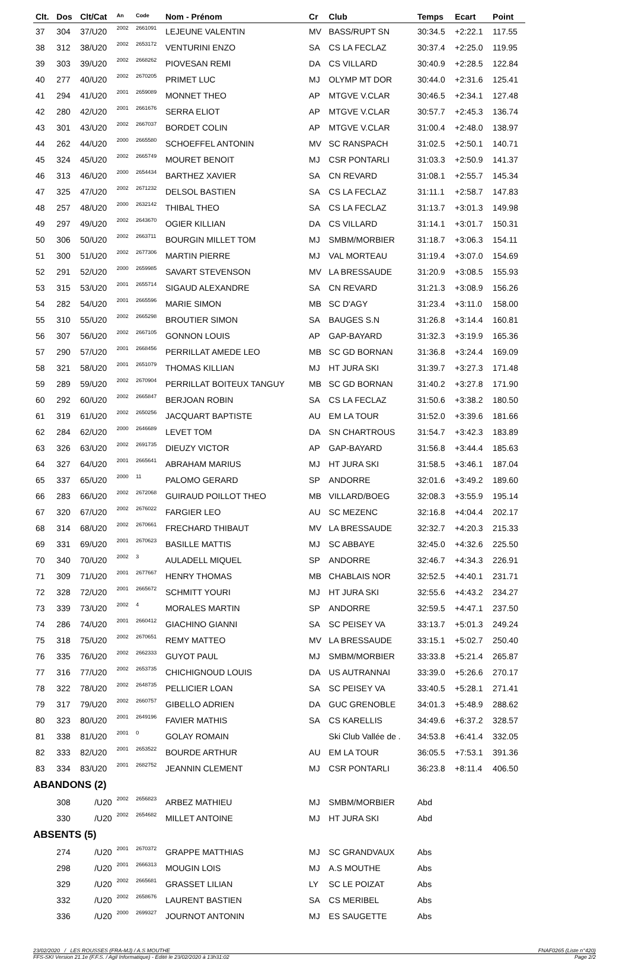| Clt. | Dos | Clt/Cat | An | Code | Nom - Prénom | Cr | Club | Temps | Ecart | Point |
| --- | --- | --- | --- | --- | --- | --- | --- | --- | --- | --- |
| 37 | 304 | 37/U20 | 2002 | 2661091 | LEJEUNE VALENTIN | MV | BASS/RUPT SN | 30:34.5 | +2:22.1 | 117.55 |
| 38 | 312 | 38/U20 | 2002 | 2653172 | VENTURINI ENZO | SA | CS LA FECLAZ | 30:37.4 | +2:25.0 | 119.95 |
| 39 | 303 | 39/U20 | 2002 | 2668262 | PIOVESAN REMI | DA | CS VILLARD | 30:40.9 | +2:28.5 | 122.84 |
| 40 | 277 | 40/U20 | 2002 | 2670205 | PRIMET LUC | MJ | OLYMP MT DOR | 30:44.0 | +2:31.6 | 125.41 |
| 41 | 294 | 41/U20 | 2001 | 2659089 | MONNET THEO | AP | MTGVE V.CLAR | 30:46.5 | +2:34.1 | 127.48 |
| 42 | 280 | 42/U20 | 2001 | 2661676 | SERRA ELIOT | AP | MTGVE V.CLAR | 30:57.7 | +2:45.3 | 136.74 |
| 43 | 301 | 43/U20 | 2002 | 2667037 | BORDET COLIN | AP | MTGVE V.CLAR | 31:00.4 | +2:48.0 | 138.97 |
| 44 | 262 | 44/U20 | 2000 | 2665580 | SCHOEFFEL ANTONIN | MV | SC RANSPACH | 31:02.5 | +2:50.1 | 140.71 |
| 45 | 324 | 45/U20 | 2002 | 2665749 | MOURET BENOIT | MJ | CSR PONTARLI | 31:03.3 | +2:50.9 | 141.37 |
| 46 | 313 | 46/U20 | 2000 | 2654434 | BARTHEZ XAVIER | SA | CN REVARD | 31:08.1 | +2:55.7 | 145.34 |
| 47 | 325 | 47/U20 | 2002 | 2671232 | DELSOL BASTIEN | SA | CS LA FECLAZ | 31:11.1 | +2:58.7 | 147.83 |
| 48 | 257 | 48/U20 | 2000 | 2632142 | THIBAL THEO | SA | CS LA FECLAZ | 31:13.7 | +3:01.3 | 149.98 |
| 49 | 297 | 49/U20 | 2002 | 2643670 | OGIER KILLIAN | DA | CS VILLARD | 31:14.1 | +3:01.7 | 150.31 |
| 50 | 306 | 50/U20 | 2002 | 2663711 | BOURGIN MILLET TOM | MJ | SMBM/MORBIER | 31:18.7 | +3:06.3 | 154.11 |
| 51 | 300 | 51/U20 | 2002 | 2677306 | MARTIN PIERRE | MJ | VAL MORTEAU | 31:19.4 | +3:07.0 | 154.69 |
| 52 | 291 | 52/U20 | 2000 | 2659985 | SAVART STEVENSON | MV | LA BRESSAUDE | 31:20.9 | +3:08.5 | 155.93 |
| 53 | 315 | 53/U20 | 2001 | 2655714 | SIGAUD ALEXANDRE | SA | CN REVARD | 31:21.3 | +3:08.9 | 156.26 |
| 54 | 282 | 54/U20 | 2001 | 2665596 | MARIE SIMON | MB | SC D'AGY | 31:23.4 | +3:11.0 | 158.00 |
| 55 | 310 | 55/U20 | 2002 | 2665298 | BROUTIER SIMON | SA | BAUGES S.N | 31:26.8 | +3:14.4 | 160.81 |
| 56 | 307 | 56/U20 | 2002 | 2667105 | GONNON LOUIS | AP | GAP-BAYARD | 31:32.3 | +3:19.9 | 165.36 |
| 57 | 290 | 57/U20 | 2001 | 2668456 | PERRILLAT AMEDE LEO | MB | SC GD BORNAN | 31:36.8 | +3:24.4 | 169.09 |
| 58 | 321 | 58/U20 | 2001 | 2651079 | THOMAS KILLIAN | MJ | HT JURA SKI | 31:39.7 | +3:27.3 | 171.48 |
| 59 | 289 | 59/U20 | 2002 | 2670904 | PERRILLAT BOITEUX TANGUY | MB | SC GD BORNAN | 31:40.2 | +3:27.8 | 171.90 |
| 60 | 292 | 60/U20 | 2002 | 2665847 | BERJOAN ROBIN | SA | CS LA FECLAZ | 31:50.6 | +3:38.2 | 180.50 |
| 61 | 319 | 61/U20 | 2002 | 2650256 | JACQUART BAPTISTE | AU | EM LA TOUR | 31:52.0 | +3:39.6 | 181.66 |
| 62 | 284 | 62/U20 | 2000 | 2646689 | LEVET TOM | DA | SN CHARTROUS | 31:54.7 | +3:42.3 | 183.89 |
| 63 | 326 | 63/U20 | 2002 | 2691735 | DIEUZY VICTOR | AP | GAP-BAYARD | 31:56.8 | +3:44.4 | 185.63 |
| 64 | 327 | 64/U20 | 2001 | 2665641 | ABRAHAM MARIUS | MJ | HT JURA SKI | 31:58.5 | +3:46.1 | 187.04 |
| 65 | 337 | 65/U20 | 2000 | 11 | PALOMO GERARD | SP | ANDORRE | 32:01.6 | +3:49.2 | 189.60 |
| 66 | 283 | 66/U20 | 2002 | 2672068 | GUIRAUD POILLOT THEO | MB | VILLARD/BOEG | 32:08.3 | +3:55.9 | 195.14 |
| 67 | 320 | 67/U20 | 2002 | 2676022 | FARGIER LEO | AU | SC MEZENC | 32:16.8 | +4:04.4 | 202.17 |
| 68 | 314 | 68/U20 | 2002 | 2670661 | FRECHARD THIBAUT | MV | LA BRESSAUDE | 32:32.7 | +4:20.3 | 215.33 |
| 69 | 331 | 69/U20 | 2001 | 2670623 | BASILLE MATTIS | MJ | SC ABBAYE | 32:45.0 | +4:32.6 | 225.50 |
| 70 | 340 | 70/U20 | 2002 | 3 | AULADELL MIQUEL | SP | ANDORRE | 32:46.7 | +4:34.3 | 226.91 |
| 71 | 309 | 71/U20 | 2001 | 2677667 | HENRY THOMAS | MB | CHABLAIS NOR | 32:52.5 | +4:40.1 | 231.71 |
| 72 | 328 | 72/U20 | 2001 | 2665672 | SCHMITT YOURI | MJ | HT JURA SKI | 32:55.6 | +4:43.2 | 234.27 |
| 73 | 339 | 73/U20 | 2002 | 4 | MORALES MARTIN | SP | ANDORRE | 32:59.5 | +4:47.1 | 237.50 |
| 74 | 286 | 74/U20 | 2001 | 2660412 | GIACHINO GIANNI | SA | SC PEISEY VA | 33:13.7 | +5:01.3 | 249.24 |
| 75 | 318 | 75/U20 | 2002 | 2670651 | REMY MATTEO | MV | LA BRESSAUDE | 33:15.1 | +5:02.7 | 250.40 |
| 76 | 335 | 76/U20 | 2002 | 2662333 | GUYOT PAUL | MJ | SMBM/MORBIER | 33:33.8 | +5:21.4 | 265.87 |
| 77 | 316 | 77/U20 | 2002 | 2653735 | CHICHIGNOUD LOUIS | DA | US AUTRANNAI | 33:39.0 | +5:26.6 | 270.17 |
| 78 | 322 | 78/U20 | 2002 | 2648735 | PELLICIER LOAN | SA | SC PEISEY VA | 33:40.5 | +5:28.1 | 271.41 |
| 79 | 317 | 79/U20 | 2002 | 2660757 | GIBELLO ADRIEN | DA | GUC GRENOBLE | 34:01.3 | +5:48.9 | 288.62 |
| 80 | 323 | 80/U20 | 2001 | 2649196 | FAVIER MATHIS | SA | CS KARELLIS | 34:49.6 | +6:37.2 | 328.57 |
| 81 | 338 | 81/U20 | 2001 | 0 | GOLAY ROMAIN | | Ski Club Vallée de . | 34:53.8 | +6:41.4 | 332.05 |
| 82 | 333 | 82/U20 | 2001 | 2653522 | BOURDE ARTHUR | AU | EM LA TOUR | 36:05.5 | +7:53.1 | 391.36 |
| 83 | 334 | 83/U20 | 2001 | 2682752 | JEANNIN CLEMENT | MJ | CSR PONTARLI | 36:23.8 | +8:11.4 | 406.50 |
| ABANDONS (2) | | | | | | | | | | |
| | 308 | /U20 | 2002 | 2656823 | ARBEZ MATHIEU | MJ | SMBM/MORBIER | Abd | | |
| | 330 | /U20 | 2002 | 2654682 | MILLET ANTOINE | MJ | HT JURA SKI | Abd | | |
| ABSENTS (5) | | | | | | | | | | |
| | 274 | /U20 | 2001 | 2670372 | GRAPPE MATTHIAS | MJ | SC GRANDVAUX | Abs | | |
| | 298 | /U20 | 2001 | 2666313 | MOUGIN LOIS | MJ | A.S MOUTHE | Abs | | |
| | 329 | /U20 | 2002 | 2665681 | GRASSET LILIAN | LY | SC LE POIZAT | Abs | | |
| | 332 | /U20 | 2002 | 2658676 | LAURENT BASTIEN | SA | CS MERIBEL | Abs | | |
| | 336 | /U20 | 2000 | 2699327 | JOURNOT ANTONIN | MJ | ES SAUGETTE | Abs | | |
23/02/2020 / LES ROUSSES (FRA-MJ) / A.S MOUTHE FNAF0265 (Liste n°420)
FFS-SKI Version 21.1e (F.F.S. / Agil Informatique) - Edité le 23/02/2020 à 13h31:02 Page 2/2